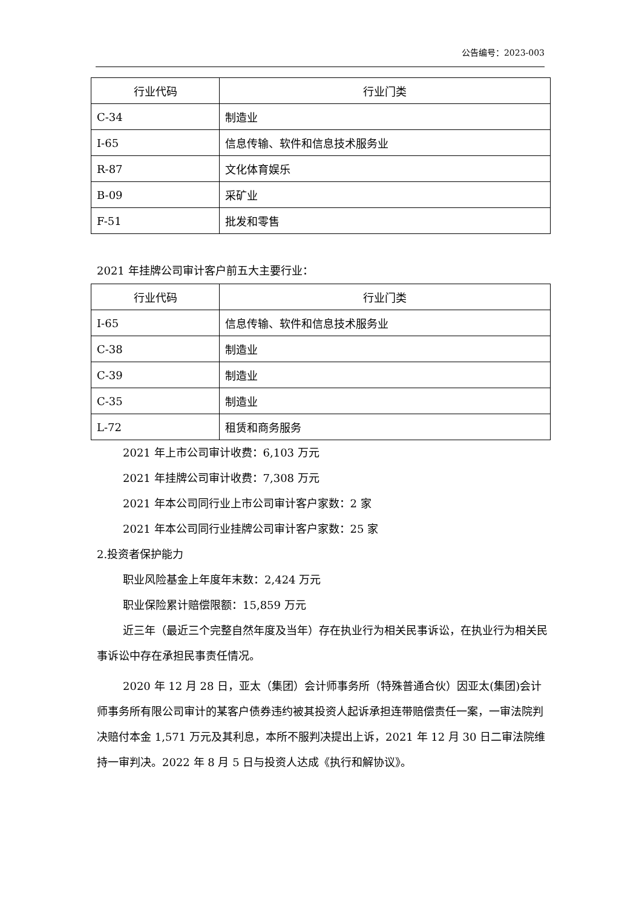公告编号：2023-003
| 行业代码 | 行业门类 |
| --- | --- |
| C-34 | 制造业 |
| I-65 | 信息传输、软件和信息技术服务业 |
| R-87 | 文化体育娱乐 |
| B-09 | 采矿业 |
| F-51 | 批发和零售 |
2021 年挂牌公司审计客户前五大主要行业：
| 行业代码 | 行业门类 |
| --- | --- |
| I-65 | 信息传输、软件和信息技术服务业 |
| C-38 | 制造业 |
| C-39 | 制造业 |
| C-35 | 制造业 |
| L-72 | 租赁和商务服务 |
2021 年上市公司审计收费：6,103 万元
2021 年挂牌公司审计收费：7,308 万元
2021 年本公司同行业上市公司审计客户家数：2 家
2021 年本公司同行业挂牌公司审计客户家数：25 家
2.投资者保护能力
职业风险基金上年度年末数：2,424 万元
职业保险累计赔偿限额：15,859 万元
近三年（最近三个完整自然年度及当年）存在执业行为相关民事诉讼，在执业行为相关民事诉讼中存在承担民事责任情况。
2020 年 12 月 28 日，亚太（集团）会计师事务所（特殊普通合伙）因亚太(集团)会计师事务所有限公司审计的某客户债券违约被其投资人起诉承担连带赔偿责任一案，一审法院判决赔付本金 1,571 万元及其利息，本所不服判决提出上诉，2021 年 12 月 30 日二审法院维持一审判决。2022 年 8 月 5 日与投资人达成《执行和解协议》。